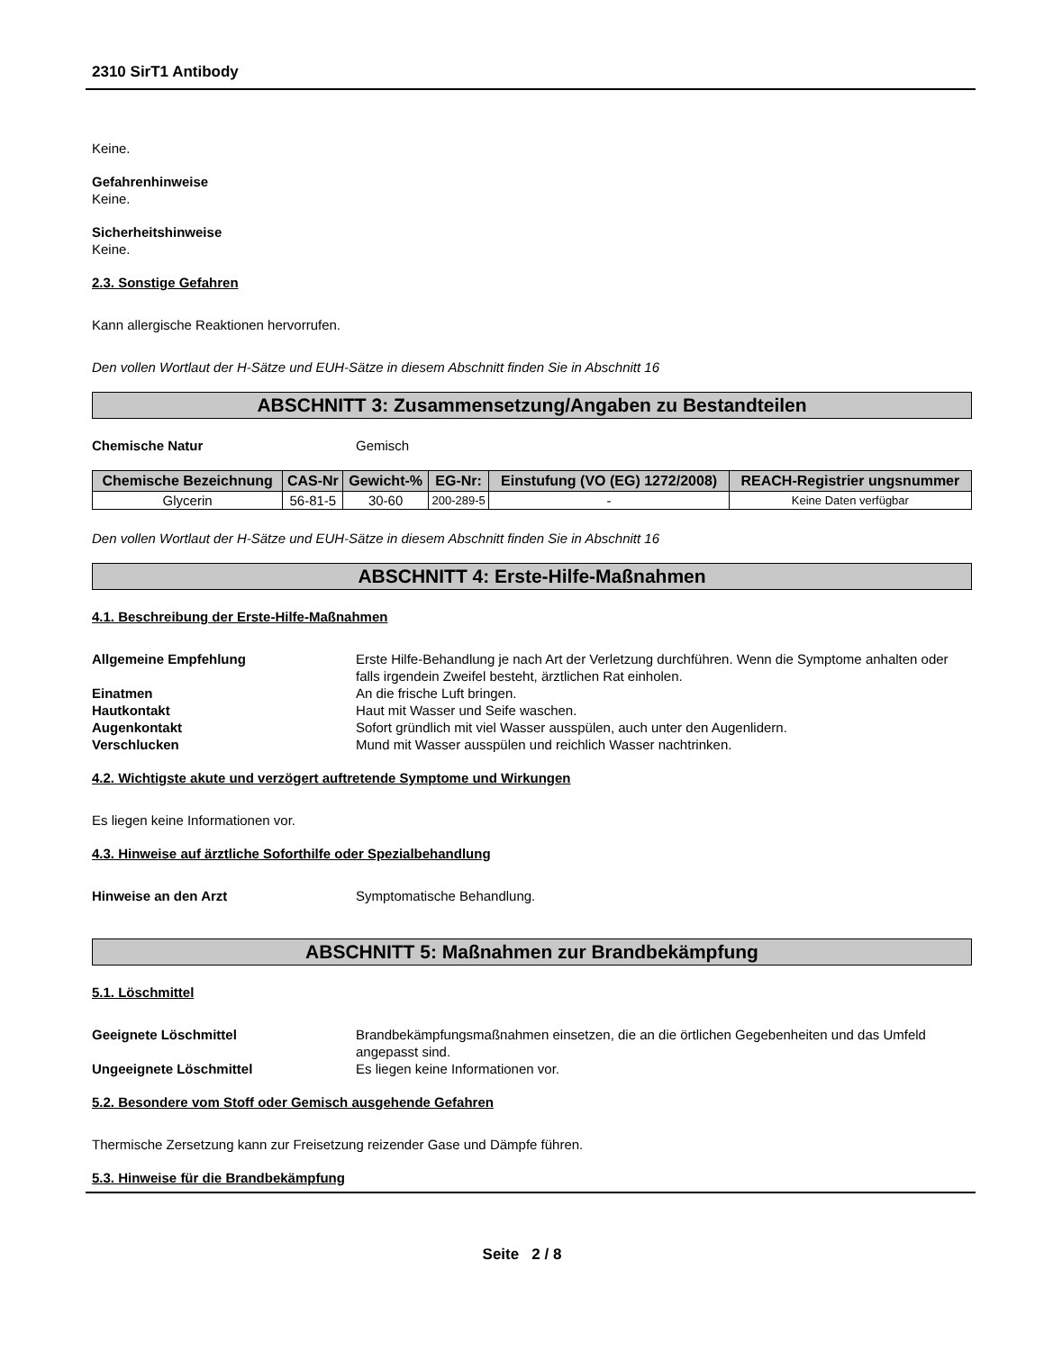2310 SirT1 Antibody
Keine.
Gefahrenhinweise
Keine.
Sicherheitshinweise
Keine.
2.3. Sonstige Gefahren
Kann allergische Reaktionen hervorrufen.
Den vollen Wortlaut der H-Sätze und EUH-Sätze in diesem Abschnitt finden Sie in Abschnitt 16
ABSCHNITT 3: Zusammensetzung/Angaben zu Bestandteilen
Chemische Natur Gemisch
| Chemische Bezeichnung | CAS-Nr | Gewicht-% | EG-Nr: | Einstufung (VO (EG) 1272/2008) | REACH-Registrier ungsnummer |
| --- | --- | --- | --- | --- | --- |
| Glycerin | 56-81-5 | 30-60 | 200-289-5 | - | Keine Daten verfügbar |
Den vollen Wortlaut der H-Sätze und EUH-Sätze in diesem Abschnitt finden Sie in Abschnitt 16
ABSCHNITT 4: Erste-Hilfe-Maßnahmen
4.1. Beschreibung der Erste-Hilfe-Maßnahmen
Allgemeine Empfehlung Erste Hilfe-Behandlung je nach Art der Verletzung durchführen. Wenn die Symptome anhalten oder falls irgendein Zweifel besteht, ärztlichen Rat einholen.
Einatmen An die frische Luft bringen.
Hautkontakt Haut mit Wasser und Seife waschen.
Augenkontakt Sofort gründlich mit viel Wasser ausspülen, auch unter den Augenlidern.
Verschlucken Mund mit Wasser ausspülen und reichlich Wasser nachtrinken.
4.2. Wichtigste akute und verzögert auftretende Symptome und Wirkungen
Es liegen keine Informationen vor.
4.3. Hinweise auf ärztliche Soforthilfe oder Spezialbehandlung
Hinweise an den Arzt Symptomatische Behandlung.
ABSCHNITT 5: Maßnahmen zur Brandbekämpfung
5.1. Löschmittel
Geeignete Löschmittel Brandbekämpfungsmaßnahmen einsetzen, die an die örtlichen Gegebenheiten und das Umfeld angepasst sind.
Ungeeignete Löschmittel Es liegen keine Informationen vor.
5.2. Besondere vom Stoff oder Gemisch ausgehende Gefahren
Thermische Zersetzung kann zur Freisetzung reizender Gase und Dämpfe führen.
5.3. Hinweise für die Brandbekämpfung
Seite 2 / 8